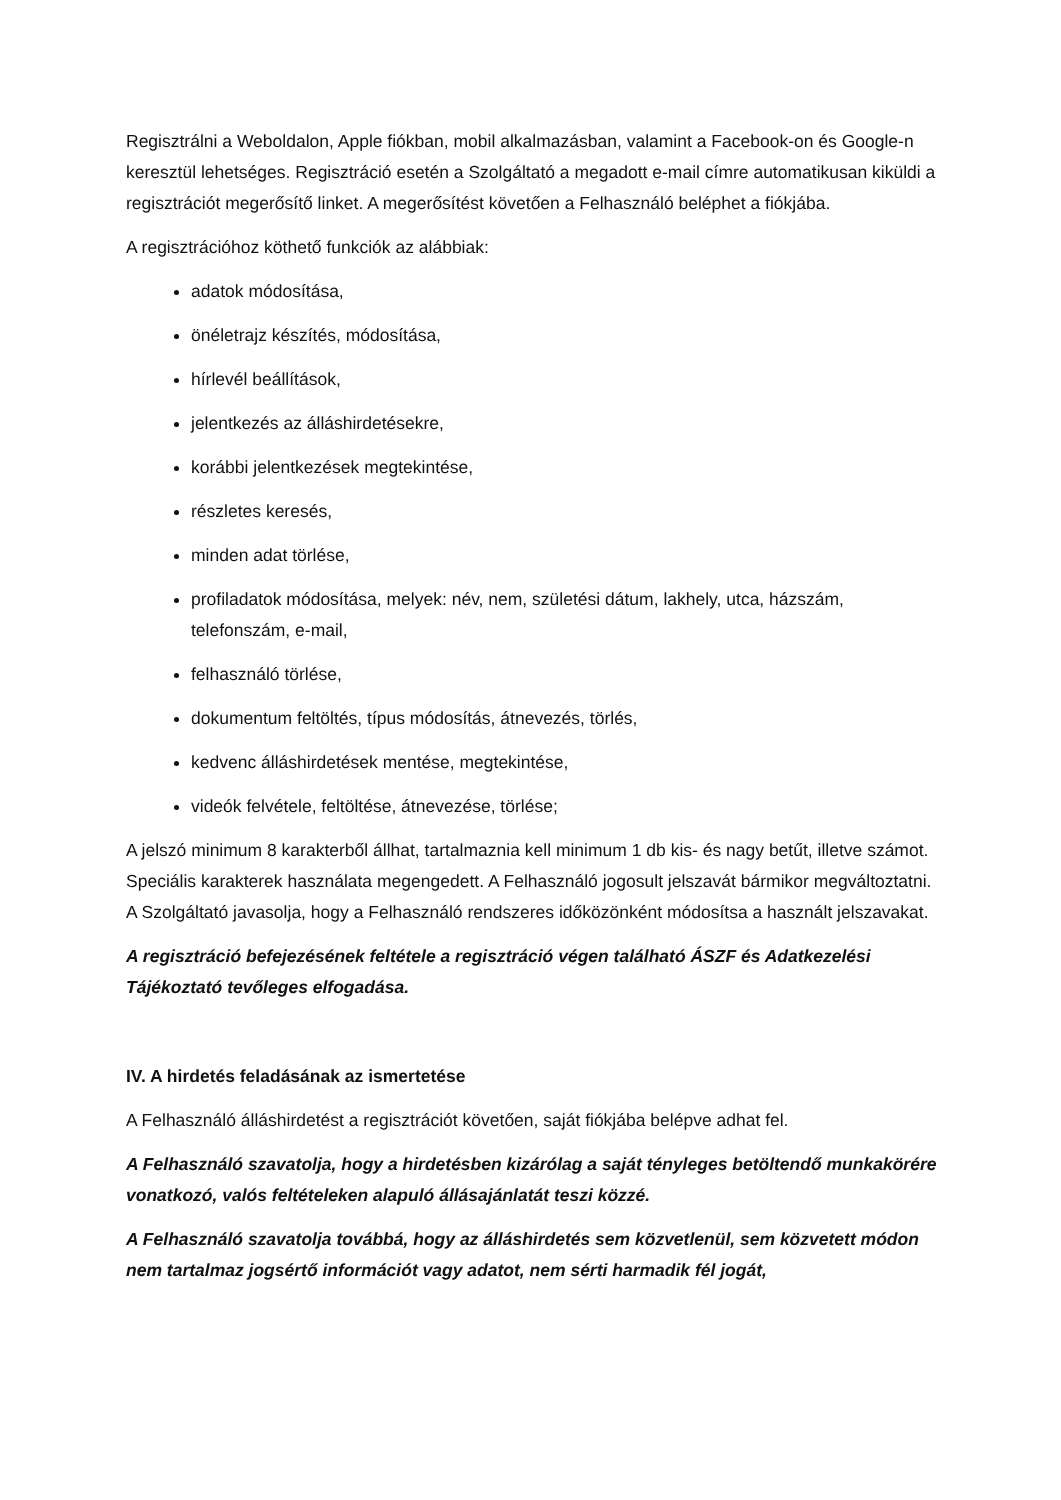Regisztrálni a Weboldalon, Apple fiókban, mobil alkalmazásban, valamint a Facebook-on és Google-n keresztül lehetséges. Regisztráció esetén a Szolgáltató a megadott e-mail címre automatikusan kiküldi a regisztrációt megerősítő linket. A megerősítést követően a Felhasználó beléphet a fiókjába.
A regisztrációhoz köthető funkciók az alábbiak:
adatok módosítása,
önéletrajz készítés, módosítása,
hírlevél beállítások,
jelentkezés az álláshirdetésekre,
korábbi jelentkezések megtekintése,
részletes keresés,
minden adat törlése,
profiladatok módosítása, melyek: név, nem, születési dátum, lakhely, utca, házszám, telefonszám, e-mail,
felhasználó törlése,
dokumentum feltöltés, típus módosítás, átnevezés, törlés,
kedvenc álláshirdetések mentése, megtekintése,
videók felvétele, feltöltése, átnevezése, törlése;
A jelszó minimum 8 karakterből állhat, tartalmaznia kell minimum 1 db kis- és nagy betűt, illetve számot. Speciális karakterek használata megengedett. A Felhasználó jogosult jelszavát bármikor megváltoztatni. A Szolgáltató javasolja, hogy a Felhasználó rendszeres időközönként módosítsa a használt jelszavakat.
A regisztráció befejezésének feltétele a regisztráció végen található ÁSZF és Adatkezelési Tájékoztató tevőleges elfogadása.
IV. A hirdetés feladásának az ismertetése
A Felhasználó álláshirdetést a regisztrációt követően, saját fiókjába belépve adhat fel.
A Felhasználó szavatolja, hogy a hirdetésben kizárólag a saját tényleges betöltendő munkakörére vonatkozó, valós feltételeken alapuló állásajánlatát teszi közzé.
A Felhasználó szavatolja továbbá, hogy az álláshirdetés sem közvetlenül, sem közvetett módon nem tartalmaz jogsértő információt vagy adatot, nem sérti harmadik fél jogát,